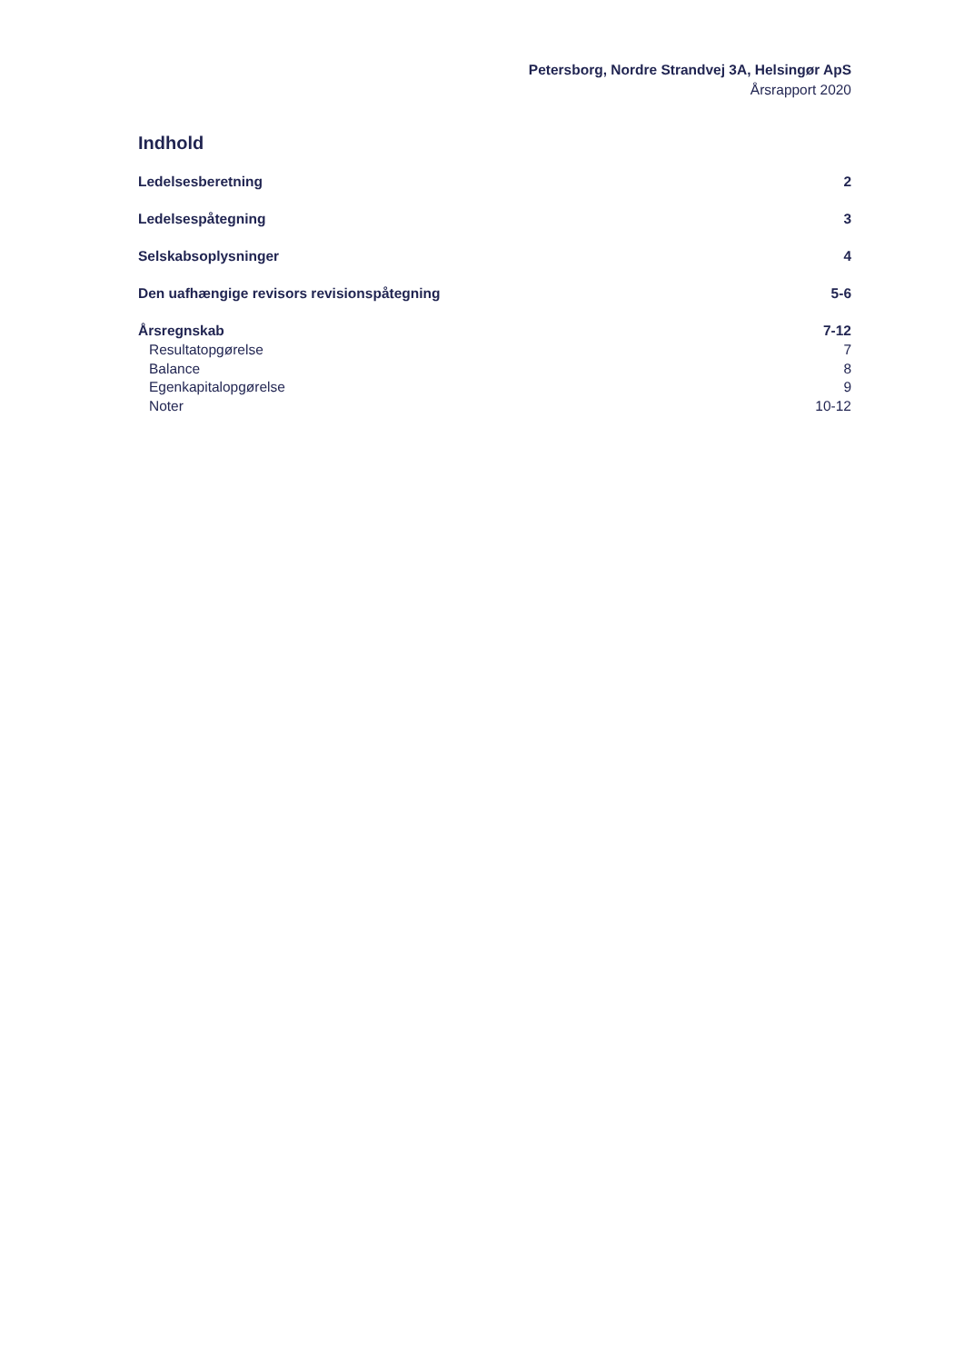Petersborg, Nordre Strandvej 3A, Helsingør ApS
Årsrapport 2020
Indhold
Ledelsesberetning 2
Ledelsespåtegning 3
Selskabsoplysninger 4
Den uafhængige revisors revisionspåtegning 5-6
Årsregnskab 7-12
Resultatopgørelse 7
Balance 8
Egenkapitalopgørelse 9
Noter 10-12